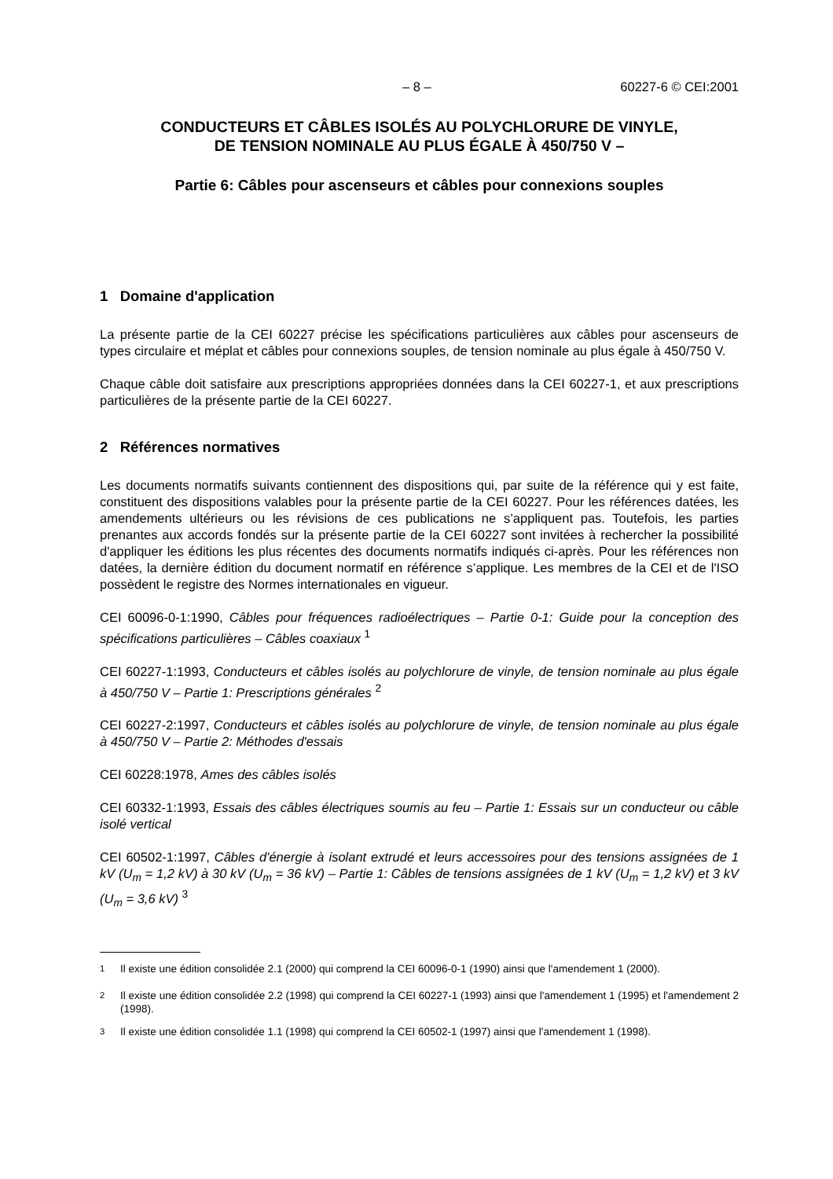– 8 – 60227-6 © CEI:2001
CONDUCTEURS ET CÂBLES ISOLÉS AU POLYCHLORURE DE VINYLE,
DE TENSION NOMINALE AU PLUS ÉGALE À 450/750 V –
Partie 6: Câbles pour ascenseurs et câbles pour connexions souples
1 Domaine d'application
La présente partie de la CEI 60227 précise les spécifications particulières aux câbles pour ascenseurs de types circulaire et méplat et câbles pour connexions souples, de tension nominale au plus égale à 450/750 V.
Chaque câble doit satisfaire aux prescriptions appropriées données dans la CEI 60227-1, et aux prescriptions particulières de la présente partie de la CEI 60227.
2 Références normatives
Les documents normatifs suivants contiennent des dispositions qui, par suite de la référence qui y est faite, constituent des dispositions valables pour la présente partie de la CEI 60227. Pour les références datées, les amendements ultérieurs ou les révisions de ces publications ne s’appliquent pas. Toutefois, les parties prenantes aux accords fondés sur la présente partie de la CEI 60227 sont invitées à rechercher la possibilité d'appliquer les éditions les plus récentes des documents normatifs indiqués ci-après. Pour les références non datées, la dernière édition du document normatif en référence s’applique. Les membres de la CEI et de l'ISO possèdent le registre des Normes internationales en vigueur.
CEI 60096-0-1:1990, Câbles pour fréquences radioélectriques – Partie 0-1: Guide pour la conception des spécifications particulières – Câbles coaxiaux <sup>1</sup>
CEI 60227-1:1993, Conducteurs et câbles isolés au polychlorure de vinyle, de tension nominale au plus égale à 450/750 V – Partie 1: Prescriptions générales <sup>2</sup>
CEI 60227-2:1997, Conducteurs et câbles isolés au polychlorure de vinyle, de tension nominale au plus égale à 450/750 V – Partie 2: Méthodes d'essais
CEI 60228:1978, Ames des câbles isolés
CEI 60332-1:1993, Essais des câbles électriques soumis au feu – Partie 1: Essais sur un conducteur ou câble isolé vertical
CEI 60502-1:1997, Câbles d'énergie à isolant extrudé et leurs accessoires pour des tensions assignées de 1 kV (U<sub>m</sub> = 1,2 kV) à 30 kV (U<sub>m</sub> = 36 kV) – Partie 1: Câbles de tensions assignées de 1 kV (U<sub>m</sub> = 1,2 kV) et 3 kV (U<sub>m</sub> = 3,6 kV) <sup>3</sup>
<sup>1</sup> Il existe une édition consolidée 2.1 (2000) qui comprend la CEI 60096-0-1 (1990) ainsi que l'amendement 1 (2000).
<sup>2</sup> Il existe une édition consolidée 2.2 (1998) qui comprend la CEI 60227-1 (1993) ainsi que l'amendement 1 (1995) et l'amendement 2 (1998).
<sup>3</sup> Il existe une édition consolidée 1.1 (1998) qui comprend la CEI 60502-1 (1997) ainsi que l'amendement 1 (1998).